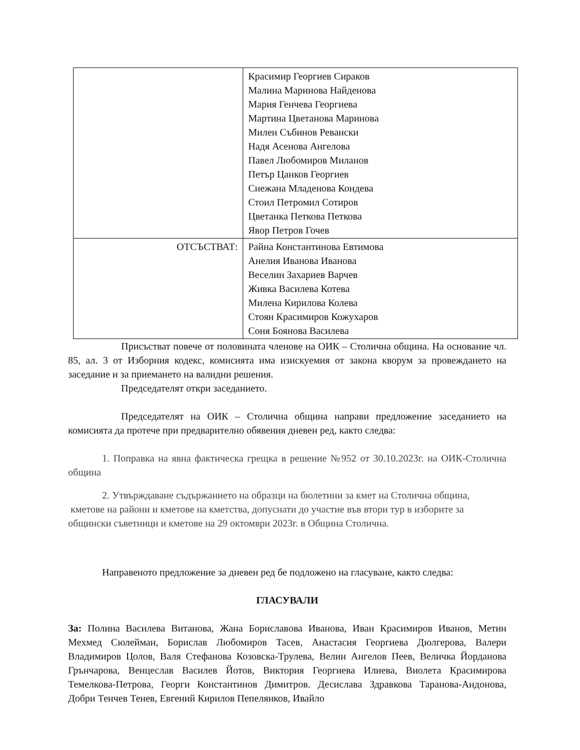| | Красимир Георгиев Сираков Малина Маринова Найденова Мария Генчева Георгиева Мартина Цветанова Маринова Милен Събинов Ревански Надя Асенова Ангелова Павел Любомиров Миланов Петър Цанков Георгиев Снежана Младенова Кондева Стоил Петромил Сотиров Цветанка Петкова Петкова Явор Петров Гочев |
| ОТСЪСТВАТ: | Райна Константинова Евтимова Анелия Иванова Иванова Веселин Захариев Варчев Живка Василева Котева Милена Кирилова Колева Стоян Красимиров Кожухаров Соня Боянова Василева |
Присъстват повече от половината членове на ОИК – Столична община. На основание чл. 85, ал. 3 от Изборния кодекс, комисията има изискуемия от закона кворум за провеждането на заседание и за приемането на валидни решения.
Председателят откри заседанието.
Председателят на ОИК – Столична община направи предложение заседанието на комисията да протече при предварително обявения дневен ред, както следва:
1. Поправка на явна фактическа грещка в решение №952 от 30.10.2023г. на ОИК-Столична община
2. Утвърждаване съдържанието на образци на бюлетини за кмет на Столична община, кметове на райони и кметове на кметства, допуснати до участие във втори тур в изборите за общински съветници и кметове на 29 октомври 2023г. в Община Столична.
Направеното предложение за дневен ред бе подложено на гласуване, както следва:
ГЛАСУВАЛИ
За: Полина Василева Витанова, Жана Бориславова Иванова, Иван Красимиров Иванов, Метин Мехмед Сюлейман, Борислав Любомиров Тасев, Анастасия Георгиева Дюлгерова, Валери Владимиров Цолов, Валя Стефанова Козовска-Трулева, Велин Ангелов Пеев, Величка Йорданова Грънчарова, Венцеслав Василев Йотов, Виктория Георгиева Илиева, Виолета Красимирова Темелкова-Петрова, Георги Константинов Димитров. Десислава Здравкова Таранова-Андонова, Добри Тенчев Тенев, Евгений Кирилов Пепелянков, Ивайло